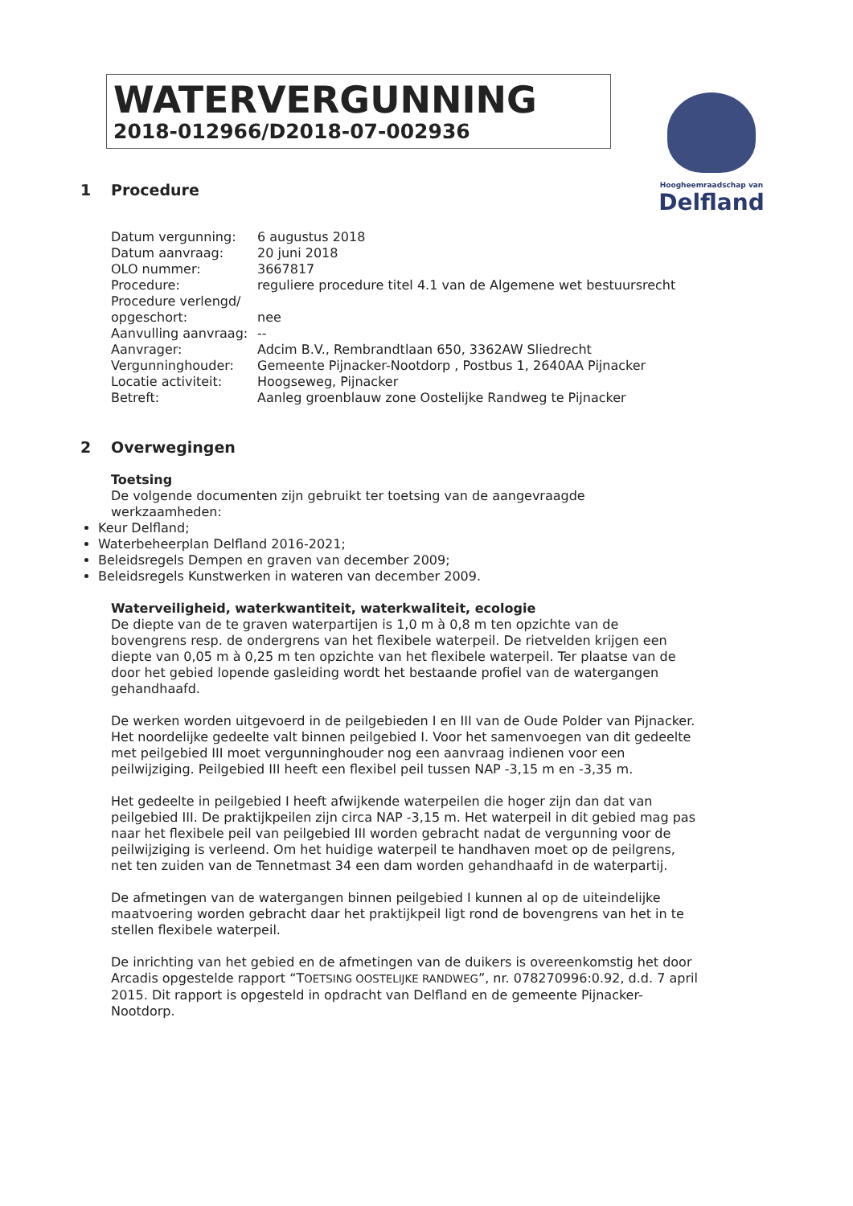WATERVERGUNNING
2018-012966/D2018-07-002936
Hoogheemraadschap van
Delfland
1 Procedure
| Datum vergunning: | 6 augustus 2018 |
| Datum aanvraag: | 20 juni 2018 |
| OLO nummer: | 3667817 |
| Procedure: | reguliere procedure titel 4.1 van de Algemene wet bestuursrecht |
| Procedure verlengd/ opgeschort: | nee |
| Aanvulling aanvraag: | -- |
| Aanvrager: | Adcim B.V., Rembrandtlaan 650, 3362AW Sliedrecht |
| Vergunninghouder: | Gemeente Pijnacker-Nootdorp , Postbus 1, 2640AA Pijnacker |
| Locatie activiteit: | Hoogseweg, Pijnacker |
| Betreft: | Aanleg groenblauw zone Oostelijke Randweg te Pijnacker |
2 Overwegingen
Toetsing
De volgende documenten zijn gebruikt ter toetsing van de aangevraagde werkzaamheden:
Keur Delfland;
Waterbeheerplan Delfland 2016-2021;
Beleidsregels Dempen en graven van december 2009;
Beleidsregels Kunstwerken in wateren van december 2009.
Waterveiligheid, waterkwantiteit, waterkwaliteit, ecologie
De diepte van de te graven waterpartijen is 1,0 m à 0,8 m ten opzichte van de bovengrens resp. de ondergrens van het flexibele waterpeil. De rietvelden krijgen een diepte van 0,05 m à 0,25 m ten opzichte van het flexibele waterpeil. Ter plaatse van de door het gebied lopende gasleiding wordt het bestaande profiel van de watergangen gehandhaafd.
De werken worden uitgevoerd in de peilgebieden I en III van de Oude Polder van Pijnacker. Het noordelijke gedeelte valt binnen peilgebied I. Voor het samenvoegen van dit gedeelte met peilgebied III moet vergunninghouder nog een aanvraag indienen voor een peilwijziging. Peilgebied III heeft een flexibel peil tussen NAP -3,15 m en -3,35 m.
Het gedeelte in peilgebied I heeft afwijkende waterpeilen die hoger zijn dan dat van peilgebied III. De praktijkpeilen zijn circa NAP -3,15 m. Het waterpeil in dit gebied mag pas naar het flexibele peil van peilgebied III worden gebracht nadat de vergunning voor de peilwijziging is verleend. Om het huidige waterpeil te handhaven moet op de peilgrens, net ten zuiden van de Tennetmast 34 een dam worden gehandhaafd in de waterpartij.
De afmetingen van de watergangen binnen peilgebied I kunnen al op de uiteindelijke maatvoering worden gebracht daar het praktijkpeil ligt rond de bovengrens van het in te stellen flexibele waterpeil.
De inrichting van het gebied en de afmetingen van de duikers is overeenkomstig het door Arcadis opgestelde rapport “TOETSING OOSTELIJKE RANDWEG”, nr. 078270996:0.92, d.d. 7 april 2015. Dit rapport is opgesteld in opdracht van Delfland en de gemeente Pijnacker-Nootdorp.